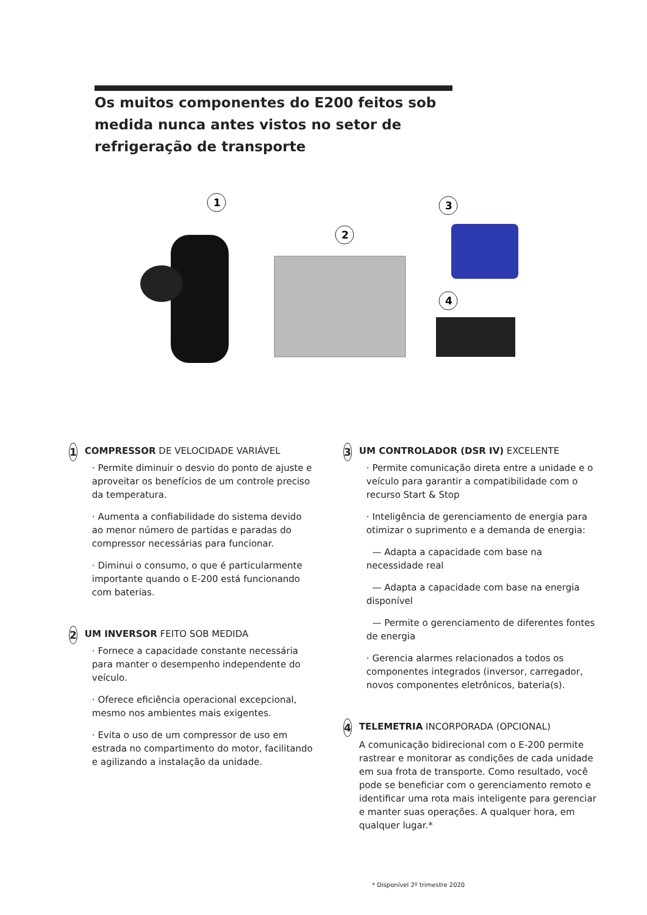Os muitos componentes do E200 feitos sob medida nunca antes vistos no setor de refrigeração de transporte
1
2
3
4
1
COMPRESSOR DE VELOCIDADE VARIÁVEL
· Permite diminuir o desvio do ponto de ajuste e aproveitar os benefícios de um controle preciso da temperatura.
· Aumenta a confiabilidade do sistema devido ao menor número de partidas e paradas do compressor necessárias para funcionar.
· Diminui o consumo, o que é particularmente importante quando o E-200 está funcionando com baterias.
2
UM INVERSOR FEITO SOB MEDIDA
· Fornece a capacidade constante necessária para manter o desempenho independente do veículo.
· Oferece eficiência operacional excepcional, mesmo nos ambientes mais exigentes.
· Evita o uso de um compressor de uso em estrada no compartimento do motor, facilitando e agilizando a instalação da unidade.
3
UM CONTROLADOR (DSR IV) EXCELENTE
· Permite comunicação direta entre a unidade e o veículo para garantir a compatibilidade com o recurso Start & Stop
· Inteligência de gerenciamento de energia para otimizar o suprimento e a demanda de energia:
— Adapta a capacidade com base na necessidade real
— Adapta a capacidade com base na energia disponível
— Permite o gerenciamento de diferentes fontes de energia
· Gerencia alarmes relacionados a todos os componentes integrados (inversor, carregador, novos componentes eletrônicos, bateria(s).
4
TELEMETRIA INCORPORADA (OPCIONAL)
A comunicação bidirecional com o E-200 permite rastrear e monitorar as condições de cada unidade em sua frota de transporte. Como resultado, você pode se beneficiar com o gerenciamento remoto e identificar uma rota mais inteligente para gerenciar e manter suas operações. A qualquer hora, em qualquer lugar.*
* Disponível 2º trimestre 2020